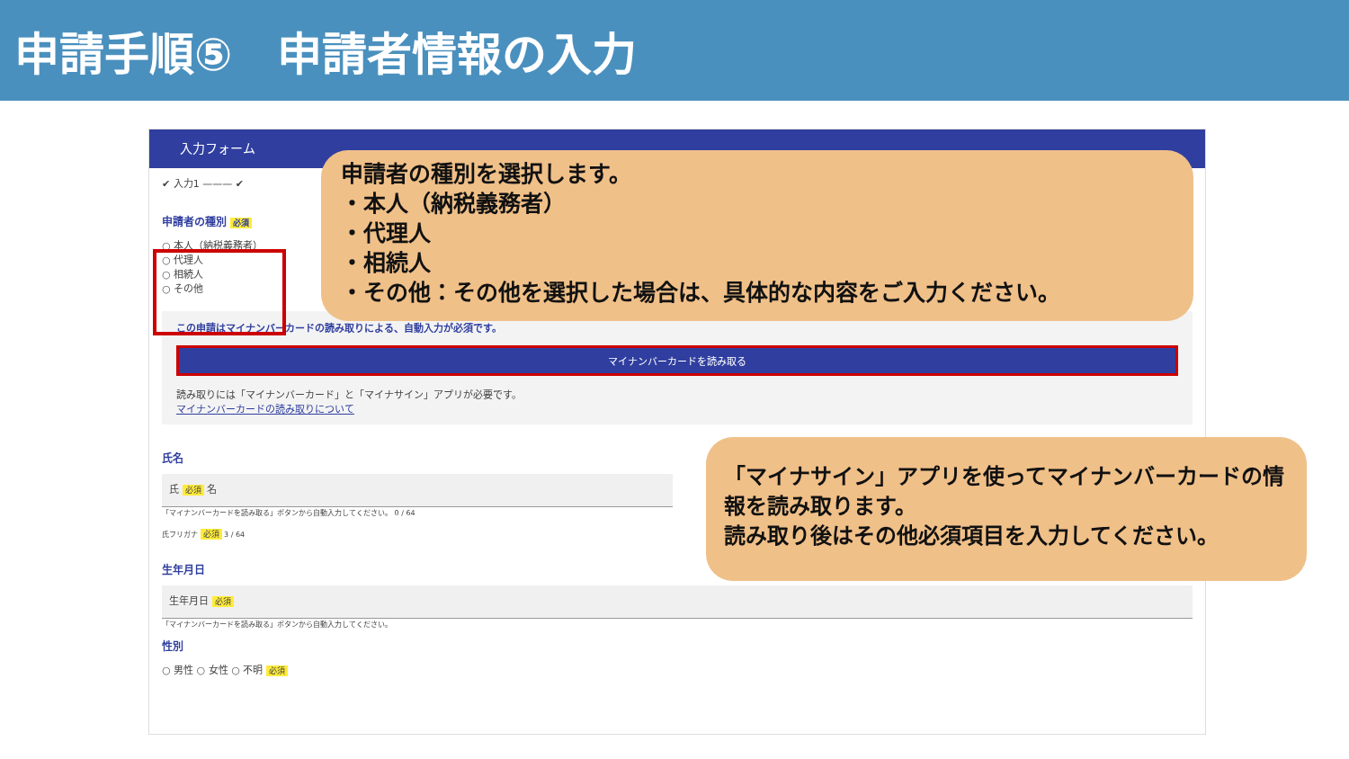申請手順⑤　申請者情報の入力
入力フォーム
✔ 入力1 ——— ✔
申請者の種別 必須
○ 本人（納税義務者）
○ 代理人
○ 相続人
○ その他
この申請はマイナンバーカードの読み取りによる、自動入力が必須です。
マイナンバーカードを読み取る
読み取りには「マイナンバーカード」と「マイナサイン」アプリが必要です。
マイナンバーカードの読み取りについて
氏名
氏 必須 名
「マイナンバーカードを読み取る」ボタンから自動入力してください。 0 / 64
氏フリガナ 必須 3 / 64
生年月日
生年月日 必須
「マイナンバーカードを読み取る」ボタンから自動入力してください。
性別
○ 男性 ○ 女性 ○ 不明 必須
申請者の種別を選択します。
・本人（納税義務者）
・代理人
・相続人
・その他：その他を選択した場合は、具体的な内容をご入力ください。
「マイナサイン」アプリを使ってマイナンバーカードの情報を読み取ります。
読み取り後はその他必須項目を入力してください。